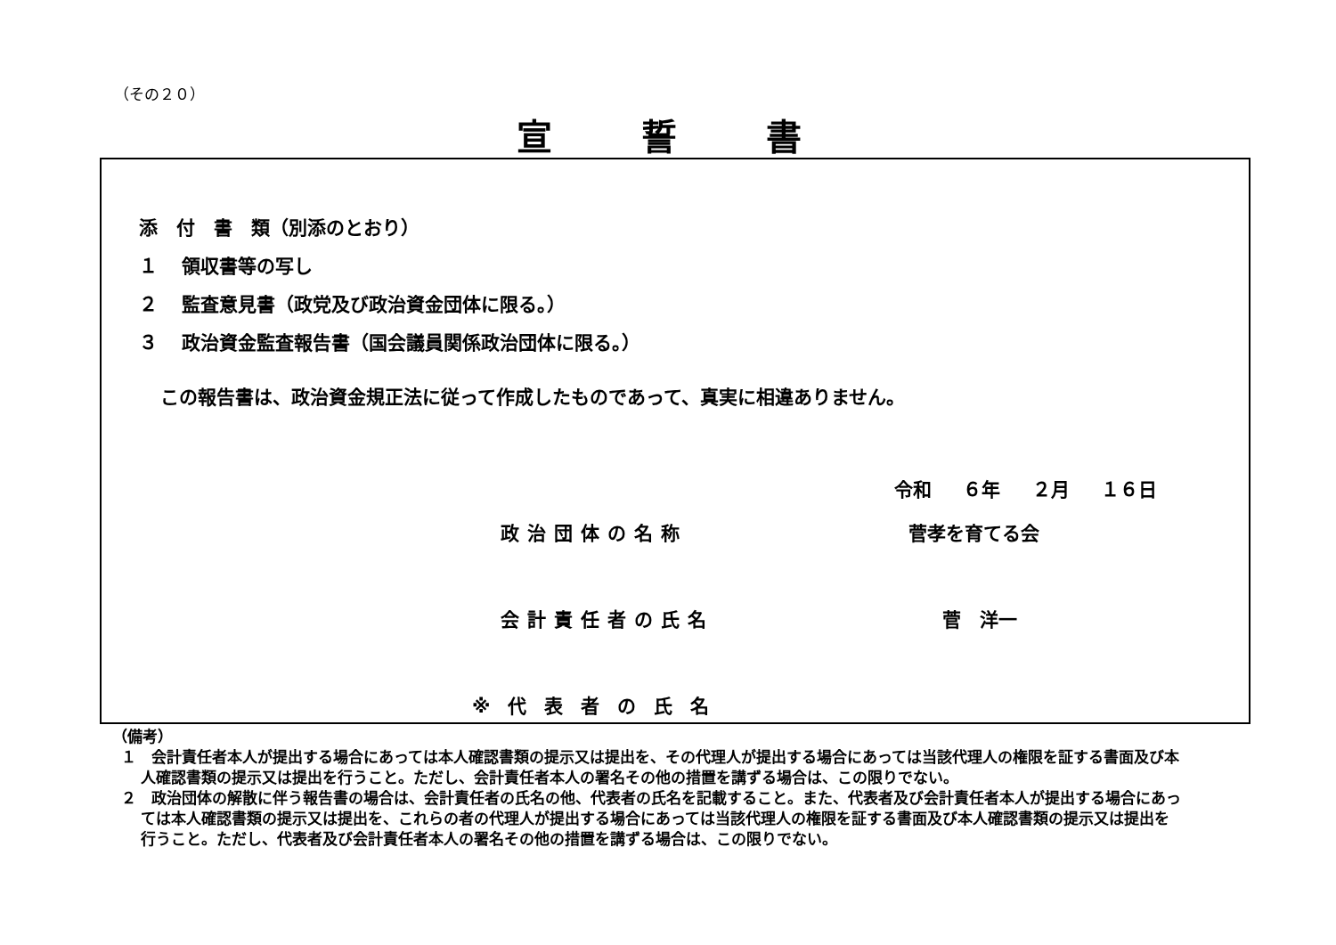（その２０）
宣誓書
添　付　書　類（別添のとおり）
１ 領収書等の写し
２ 監査意見書（政党及び政治資金団体に限る。）
３ 政治資金監査報告書（国会議員関係政治団体に限る。）
この報告書は、政治資金規正法に従って作成したものであって、真実に相違ありません。
令和 ６年 ２月 １６日
政治団体の名称 菅孝を育てる会
会計責任者の氏名 菅　洋一
※代表者の氏名
（備考）
１　会計責任者本人が提出する場合にあっては本人確認書類の提示又は提出を、その代理人が提出する場合にあっては当該代理人の権限を証する書面及び本人確認書類の提示又は提出を行うこと。ただし、会計責任者本人の署名その他の措置を講ずる場合は、この限りでない。
２　政治団体の解散に伴う報告書の場合は、会計責任者の氏名の他、代表者の氏名を記載すること。また、代表者及び会計責任者本人が提出する場合にあっては本人確認書類の提示又は提出を、これらの者の代理人が提出する場合にあっては当該代理人の権限を証する書面及び本人確認書類の提示又は提出を行うこと。ただし、代表者及び会計責任者本人の署名その他の措置を講ずる場合は、この限りでない。